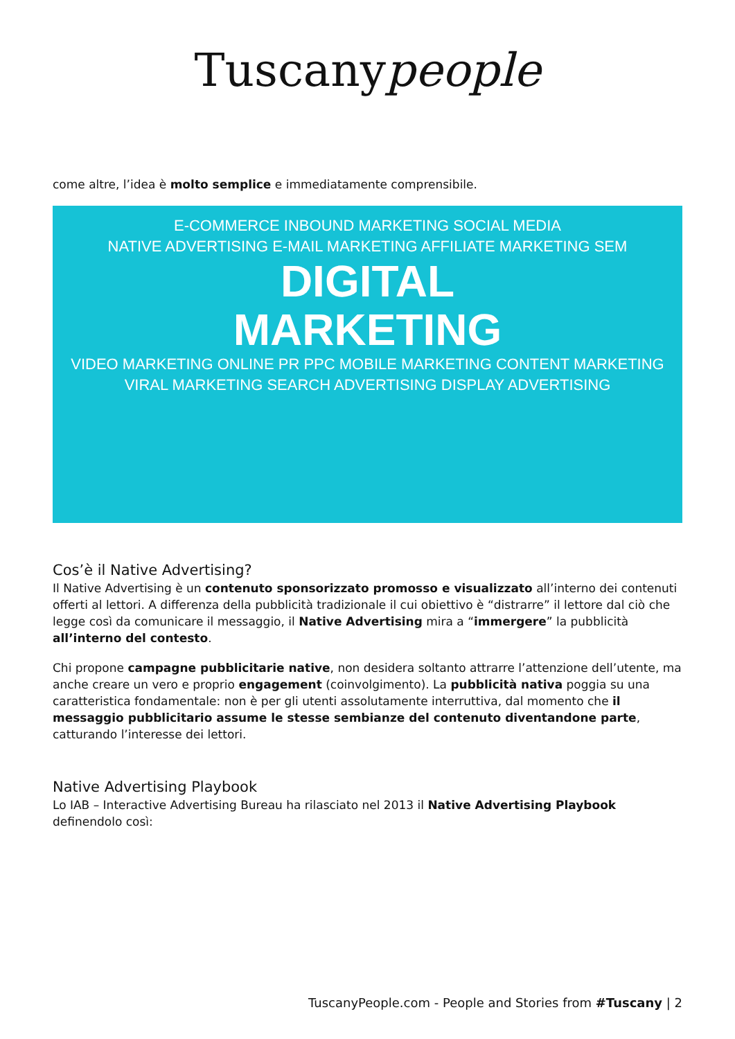Tuscanypeople
come altre, l’idea è molto semplice e immediatamente comprensibile.
E-COMMERCE INBOUND MARKETING SOCIAL MEDIA
NATIVE ADVERTISING E-MAIL MARKETING AFFILIATE MARKETING SEM
DIGITAL
MARKETING
VIDEO MARKETING ONLINE PR PPC MOBILE MARKETING CONTENT MARKETING
VIRAL MARKETING SEARCH ADVERTISING DISPLAY ADVERTISING
Cos’è il Native Advertising?
Il Native Advertising è un contenuto sponsorizzato promosso e visualizzato all’interno dei contenuti offerti al lettori. A differenza della pubblicità tradizionale il cui obiettivo è “distrarre” il lettore dal ciò che legge così da comunicare il messaggio, il Native Advertising mira a “immergere” la pubblicità all’interno del contesto.
Chi propone campagne pubblicitarie native, non desidera soltanto attrarre l’attenzione dell’utente, ma anche creare un vero e proprio engagement (coinvolgimento). La pubblicità nativa poggia su una caratteristica fondamentale: non è per gli utenti assolutamente interruttiva, dal momento che il messaggio pubblicitario assume le stesse sembianze del contenuto diventandone parte, catturando l’interesse dei lettori.
Native Advertising Playbook
Lo IAB – Interactive Advertising Bureau ha rilasciato nel 2013 il Native Advertising Playbook definendolo così:
TuscanyPeople.com - People and Stories from #Tuscany | 2